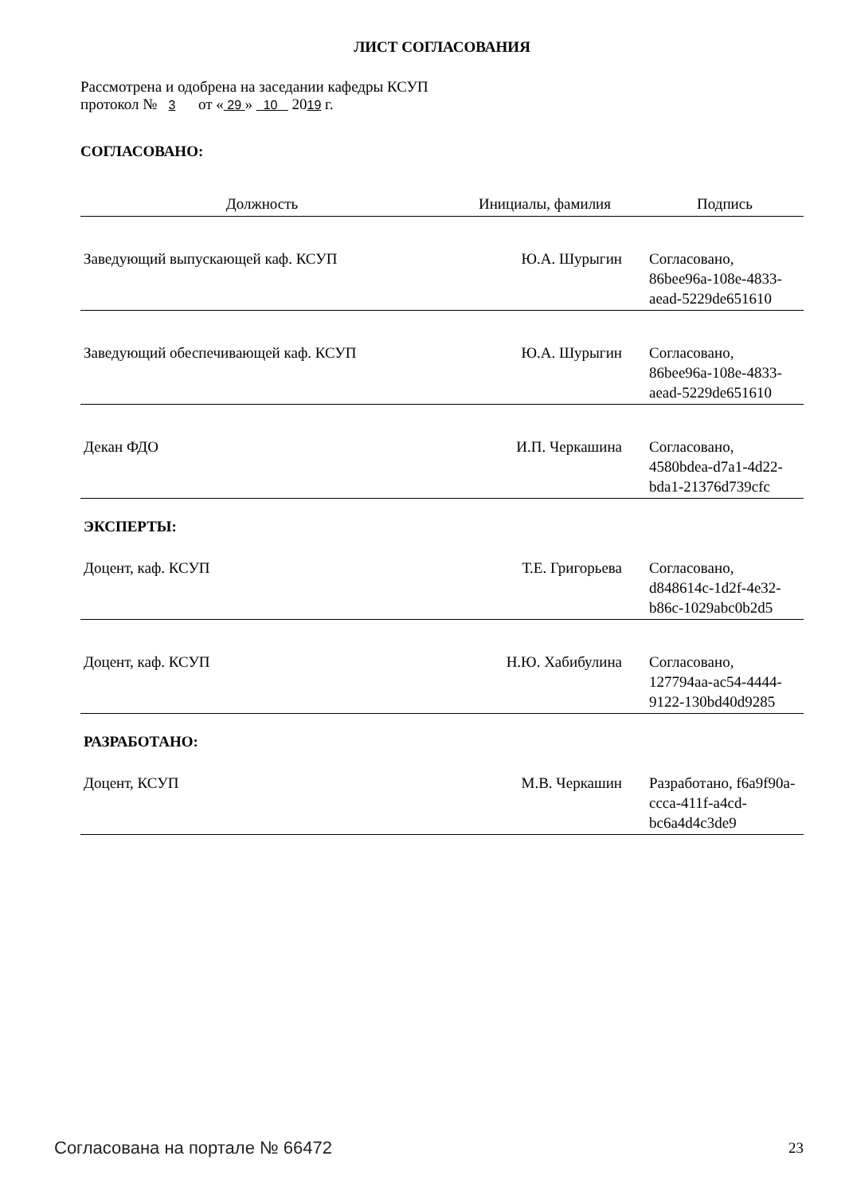ЛИСТ СОГЛАСОВАНИЯ
Рассмотрена и одобрена на заседании кафедры КСУП
протокол № 3 от « 29 » 10 2019 г.
СОГЛАСОВАНО:
| Должность | Инициалы, фамилия | Подпись |
| --- | --- | --- |
| Заведующий выпускающей каф. КСУП | Ю.А. Шурыгин | Согласовано, 86bee96a-108e-4833-aead-5229de651610 |
| Заведующий обеспечивающей каф. КСУП | Ю.А. Шурыгин | Согласовано, 86bee96a-108e-4833-aead-5229de651610 |
| Декан ФДО | И.П. Черкашина | Согласовано, 4580bdea-d7a1-4d22-bda1-21376d739cfc |
ЭКСПЕРТЫ:
| Доцент, каф. КСУП | Т.Е. Григорьева | Согласовано, d848614c-1d2f-4e32-b86c-1029abc0b2d5 |
| Доцент, каф. КСУП | Н.Ю. Хабибулина | Согласовано, 127794aa-ac54-4444-9122-130bd40d9285 |
РАЗРАБОТАНО:
| Доцент, КСУП | М.В. Черкашин | Разработано, f6a9f90a-ccca-411f-a4cd-bc6a4d4c3de9 |
Согласована на портале № 66472 23